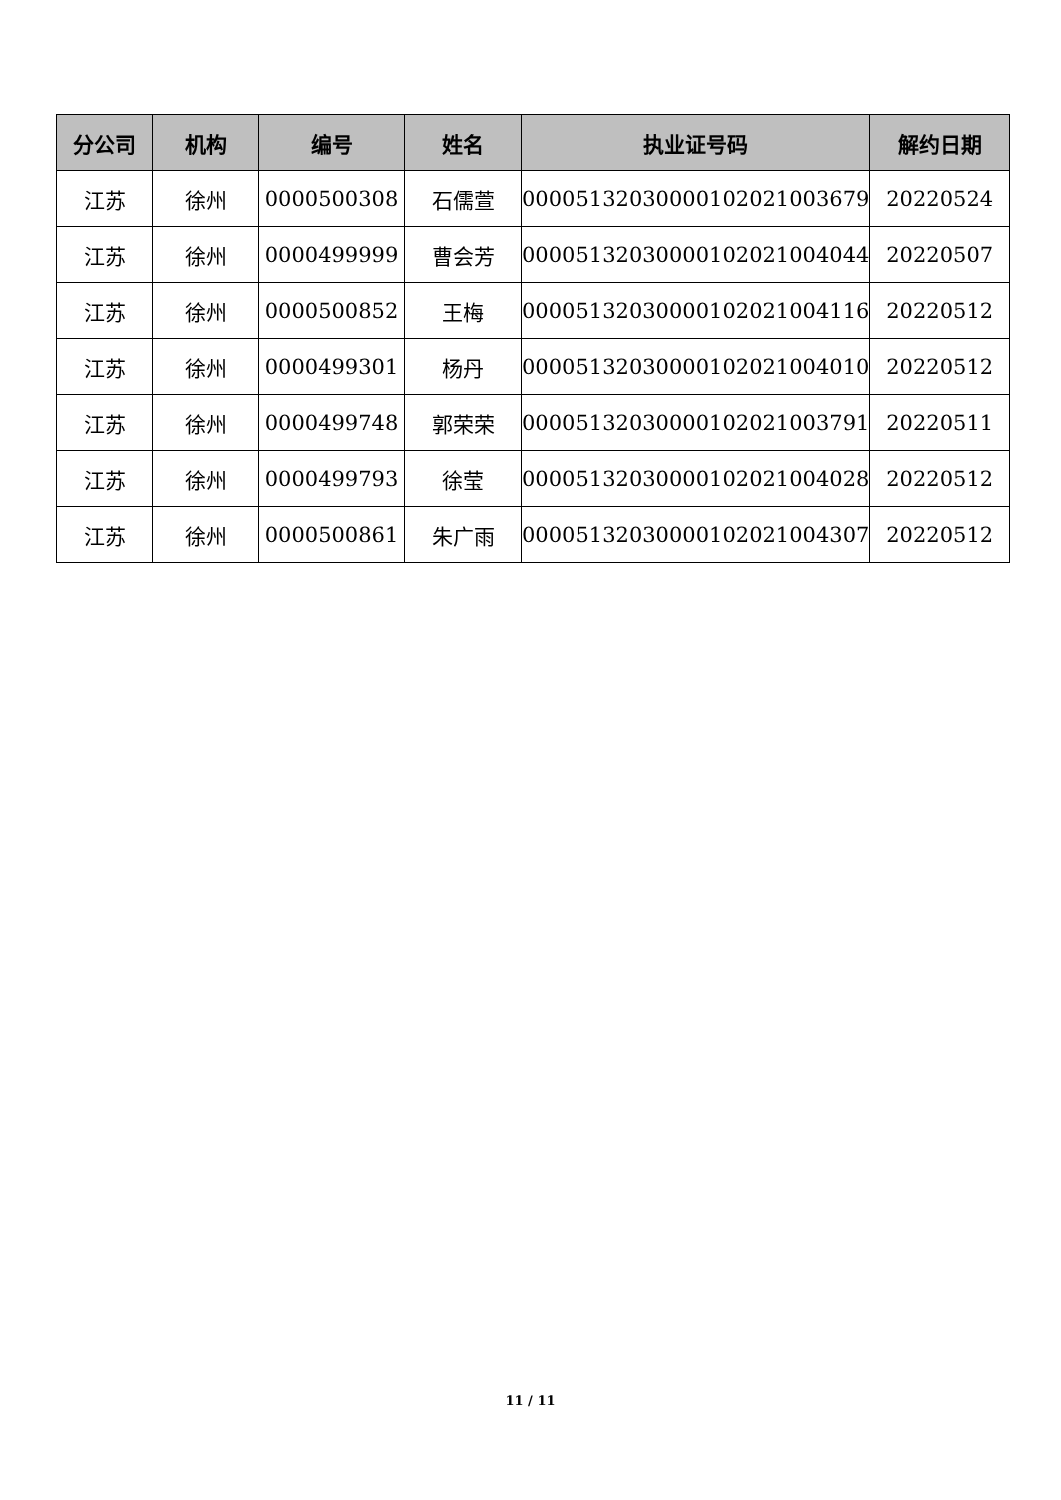| 分公司 | 机构 | 编号 | 姓名 | 执业证号码 | 解约日期 |
| --- | --- | --- | --- | --- | --- |
| 江苏 | 徐州 | 0000500308 | 石儒萱 | 00005132030000102021003679 | 20220524 |
| 江苏 | 徐州 | 0000499999 | 曹会芳 | 00005132030000102021004044 | 20220507 |
| 江苏 | 徐州 | 0000500852 | 王梅 | 00005132030000102021004116 | 20220512 |
| 江苏 | 徐州 | 0000499301 | 杨丹 | 00005132030000102021004010 | 20220512 |
| 江苏 | 徐州 | 0000499748 | 郭荣荣 | 00005132030000102021003791 | 20220511 |
| 江苏 | 徐州 | 0000499793 | 徐莹 | 00005132030000102021004028 | 20220512 |
| 江苏 | 徐州 | 0000500861 | 朱广雨 | 00005132030000102021004307 | 20220512 |
11 / 11